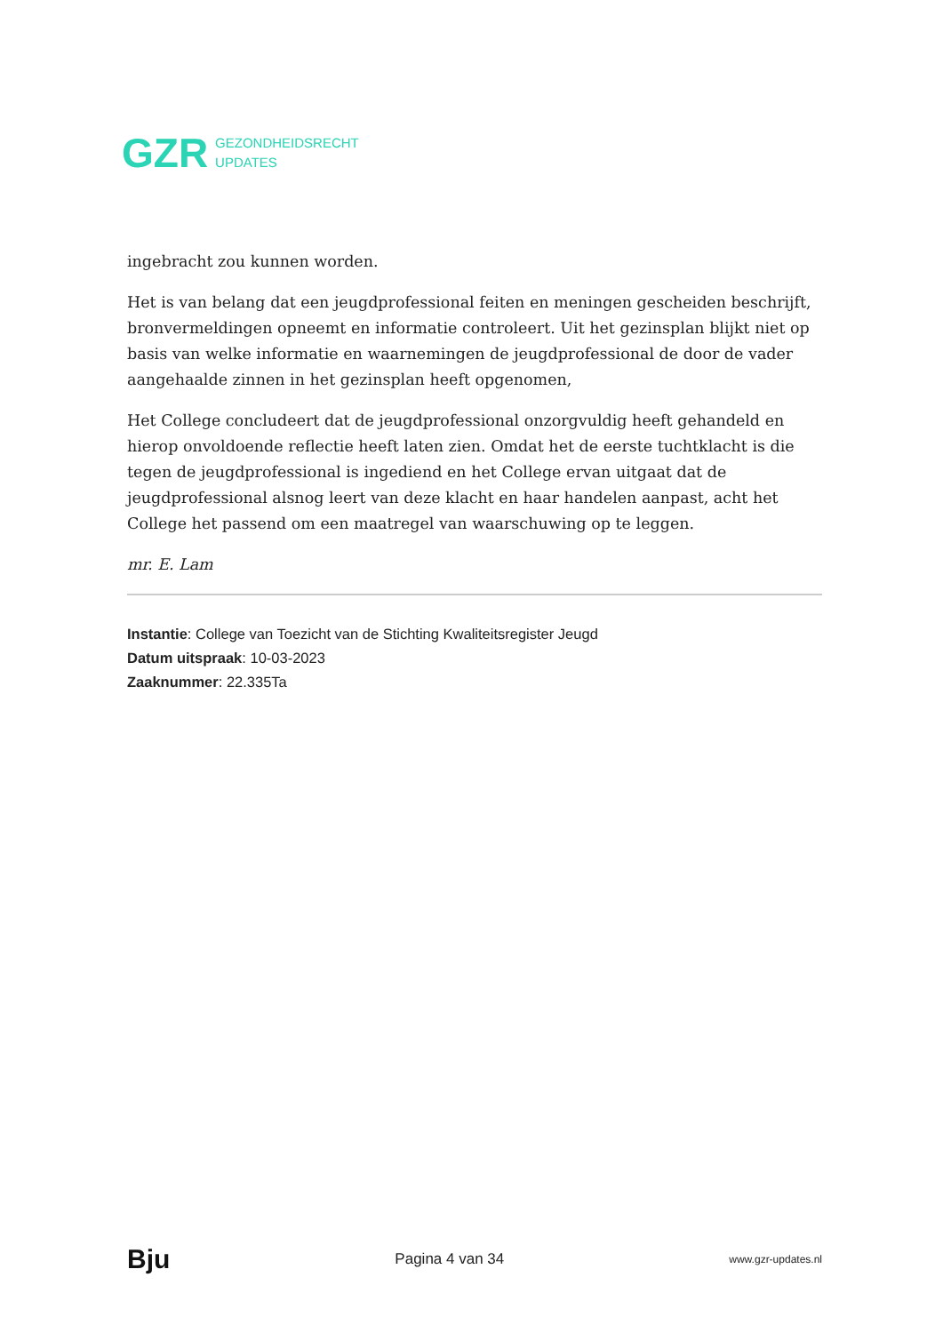GZR GEZONDHEIDSRECHT
UPDATES
ingebracht zou kunnen worden.
Het is van belang dat een jeugdprofessional feiten en meningen gescheiden beschrijft, bronvermeldingen opneemt en informatie controleert. Uit het gezinsplan blijkt niet op basis van welke informatie en waarnemingen de jeugdprofessional de door de vader aangehaalde zinnen in het gezinsplan heeft opgenomen,
Het College concludeert dat de jeugdprofessional onzorgvuldig heeft gehandeld en hierop onvoldoende reflectie heeft laten zien. Omdat het de eerste tuchtklacht is die tegen de jeugdprofessional is ingediend en het College ervan uitgaat dat de jeugdprofessional alsnog leert van deze klacht en haar handelen aanpast, acht het College het passend om een maatregel van waarschuwing op te leggen.
mr. E. Lam
Instantie: College van Toezicht van de Stichting Kwaliteitsregister Jeugd
Datum uitspraak: 10-03-2023
Zaaknummer: 22.335Ta
Bju Pagina 4 van 34 www.gzr-updates.nl